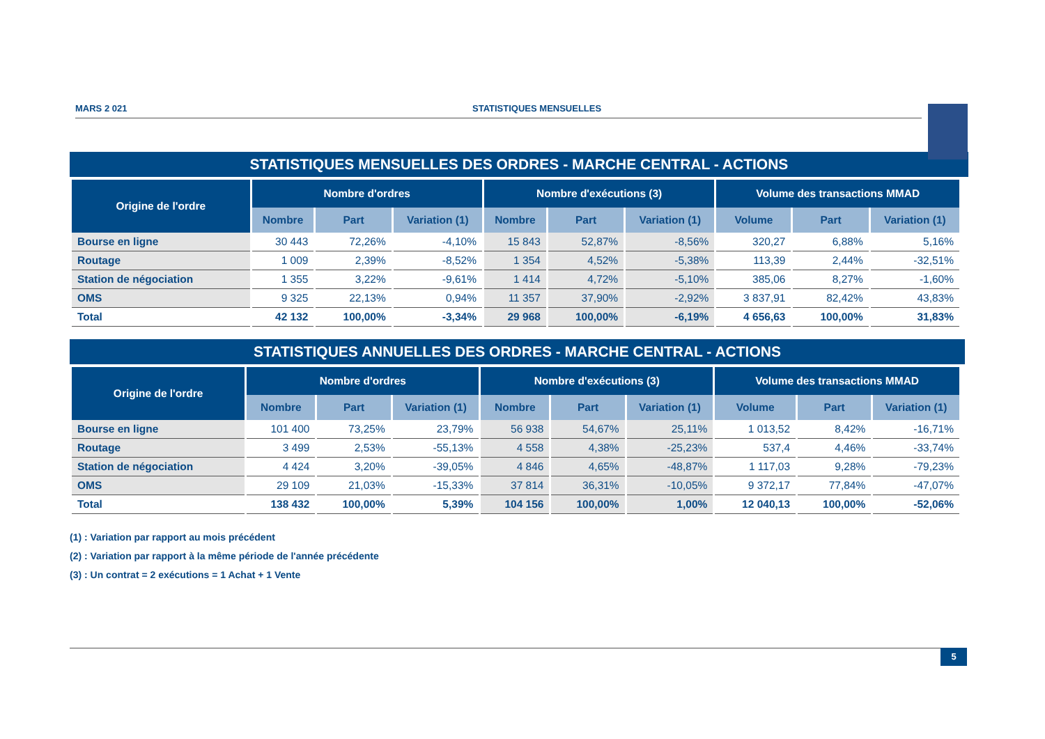MARS 2 021 STATISTIQUES MENSUELLES
STATISTIQUES MENSUELLES DES ORDRES - MARCHE CENTRAL - ACTIONS
| Origine de l'ordre | Nombre d'ordres | | | Nombre d'exécutions (3) | | | Volume des transactions MMAD | | |
| --- | --- | --- | --- | --- | --- | --- | --- | --- | --- |
| | Nombre | Part | Variation (1) | Nombre | Part | Variation (1) | Volume | Part | Variation (1) |
| Bourse en ligne | 30 443 | 72,26% | -4,10% | 15 843 | 52,87% | -8,56% | 320,27 | 6,88% | 5,16% |
| Routage | 1 009 | 2,39% | -8,52% | 1 354 | 4,52% | -5,38% | 113,39 | 2,44% | -32,51% |
| Station de négociation | 1 355 | 3,22% | -9,61% | 1 414 | 4,72% | -5,10% | 385,06 | 8,27% | -1,60% |
| OMS | 9 325 | 22,13% | 0,94% | 11 357 | 37,90% | -2,92% | 3 837,91 | 82,42% | 43,83% |
| Total | 42 132 | 100,00% | -3,34% | 29 968 | 100,00% | -6,19% | 4 656,63 | 100,00% | 31,83% |
STATISTIQUES ANNUELLES DES ORDRES - MARCHE CENTRAL - ACTIONS
| Origine de l'ordre | Nombre d'ordres | | | Nombre d'exécutions (3) | | | Volume des transactions MMAD | | |
| --- | --- | --- | --- | --- | --- | --- | --- | --- | --- |
| | Nombre | Part | Variation (1) | Nombre | Part | Variation (1) | Volume | Part | Variation (1) |
| Bourse en ligne | 101 400 | 73,25% | 23,79% | 56 938 | 54,67% | 25,11% | 1 013,52 | 8,42% | -16,71% |
| Routage | 3 499 | 2,53% | -55,13% | 4 558 | 4,38% | -25,23% | 537,4 | 4,46% | -33,74% |
| Station de négociation | 4 424 | 3,20% | -39,05% | 4 846 | 4,65% | -48,87% | 1 117,03 | 9,28% | -79,23% |
| OMS | 29 109 | 21,03% | -15,33% | 37 814 | 36,31% | -10,05% | 9 372,17 | 77,84% | -47,07% |
| Total | 138 432 | 100,00% | 5,39% | 104 156 | 100,00% | 1,00% | 12 040,13 | 100,00% | -52,06% |
(1) : Variation par rapport au mois précédent
(2) : Variation par rapport à la même période de l'année précédente
(3) : Un contrat = 2 exécutions = 1 Achat + 1 Vente
5